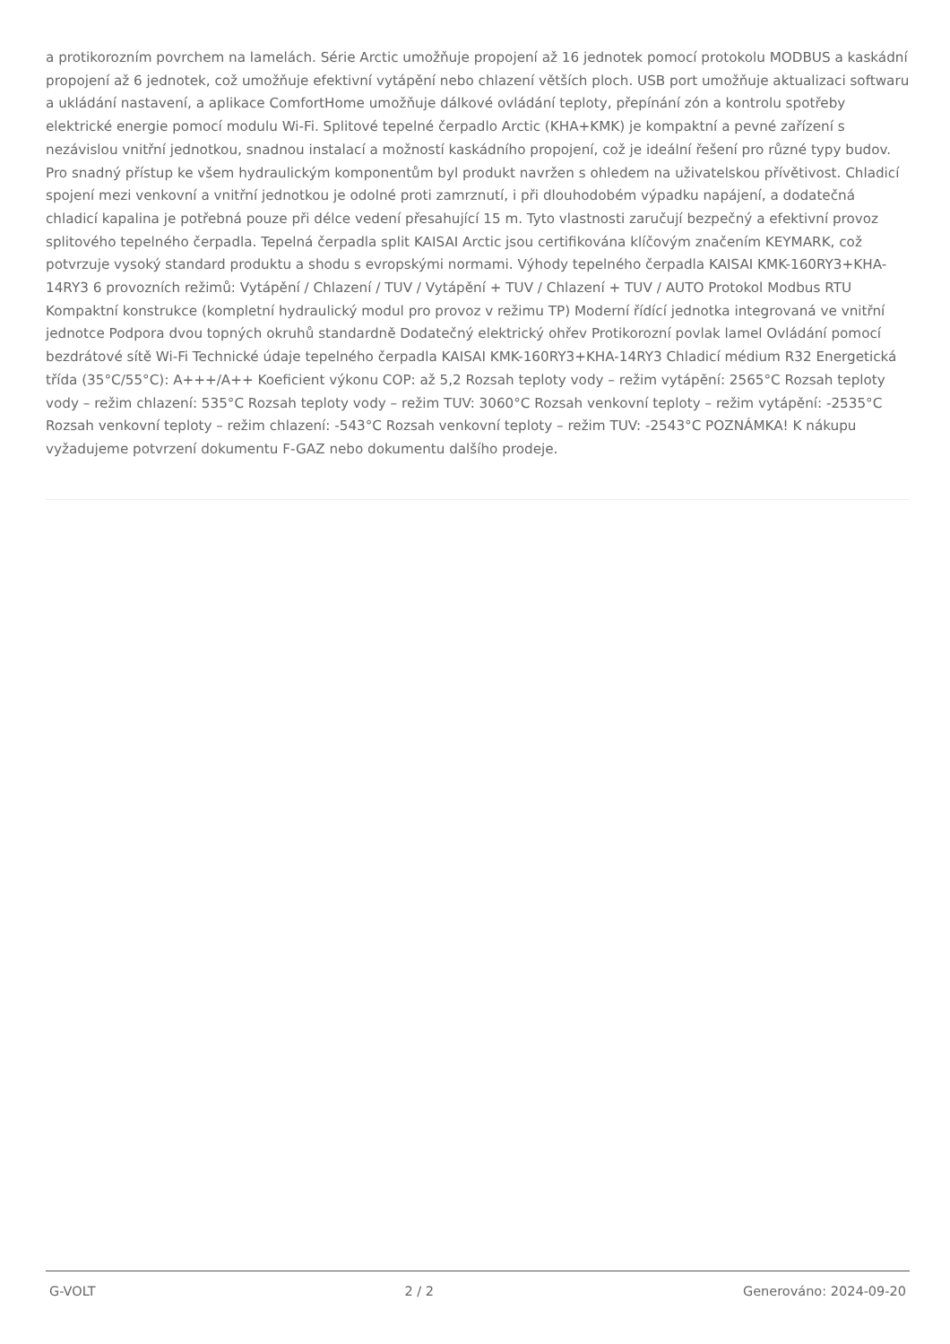a protikorozním povrchem na lamelách. Série Arctic umožňuje propojení až 16 jednotek pomocí protokolu MODBUS a kaskádní propojení až 6 jednotek, což umožňuje efektivní vytápění nebo chlazení větších ploch. USB port umožňuje aktualizaci softwaru a ukládání nastavení, a aplikace ComfortHome umožňuje dálkové ovládání teploty, přepínání zón a kontrolu spotřeby elektrické energie pomocí modulu Wi-Fi. Splitové tepelné čerpadlo Arctic (KHA+KMK) je kompaktní a pevné zařízení s nezávislou vnitřní jednotkou, snadnou instalací a možností kaskádního propojení, což je ideální řešení pro různé typy budov. Pro snadný přístup ke všem hydraulickým komponentům byl produkt navržen s ohledem na uživatelskou přívětivost. Chladicí spojení mezi venkovní a vnitřní jednotkou je odolné proti zamrznutí, i při dlouhodobém výpadku napájení, a dodatečná chladicí kapalina je potřebná pouze při délce vedení přesahující 15 m. Tyto vlastnosti zaručují bezpečný a efektivní provoz splitového tepelného čerpadla. Tepelná čerpadla split KAISAI Arctic jsou certifikována klíčovým značením KEYMARK, což potvrzuje vysoký standard produktu a shodu s evropskými normami. Výhody tepelného čerpadla KAISAI KMK-160RY3+KHA-14RY3 6 provozních režimů: Vytápění / Chlazení / TUV / Vytápění + TUV / Chlazení + TUV / AUTO Protokol Modbus RTU Kompaktní konstrukce (kompletní hydraulický modul pro provoz v režimu TP) Moderní řídící jednotka integrovaná ve vnitřní jednotce Podpora dvou topných okruhů standardně Dodatečný elektrický ohřev Protikorozní povlak lamel Ovládání pomocí bezdrátové sítě Wi-Fi Technické údaje tepelného čerpadla KAISAI KMK-160RY3+KHA-14RY3 Chladicí médium R32 Energetická třída (35°C/55°C): A+++/A++ Koeficient výkonu COP: až 5,2 Rozsah teploty vody – režim vytápění: 2565°C Rozsah teploty vody – režim chlazení: 535°C Rozsah teploty vody – režim TUV: 3060°C Rozsah venkovní teploty – režim vytápění: -2535°C Rozsah venkovní teploty – režim chlazení: -543°C Rozsah venkovní teploty – režim TUV: -2543°C POZNÁMKA! K nákupu vyžadujeme potvrzení dokumentu F-GAZ nebo dokumentu dalšího prodeje.
G-VOLT 2 / 2 Generováno: 2024-09-20